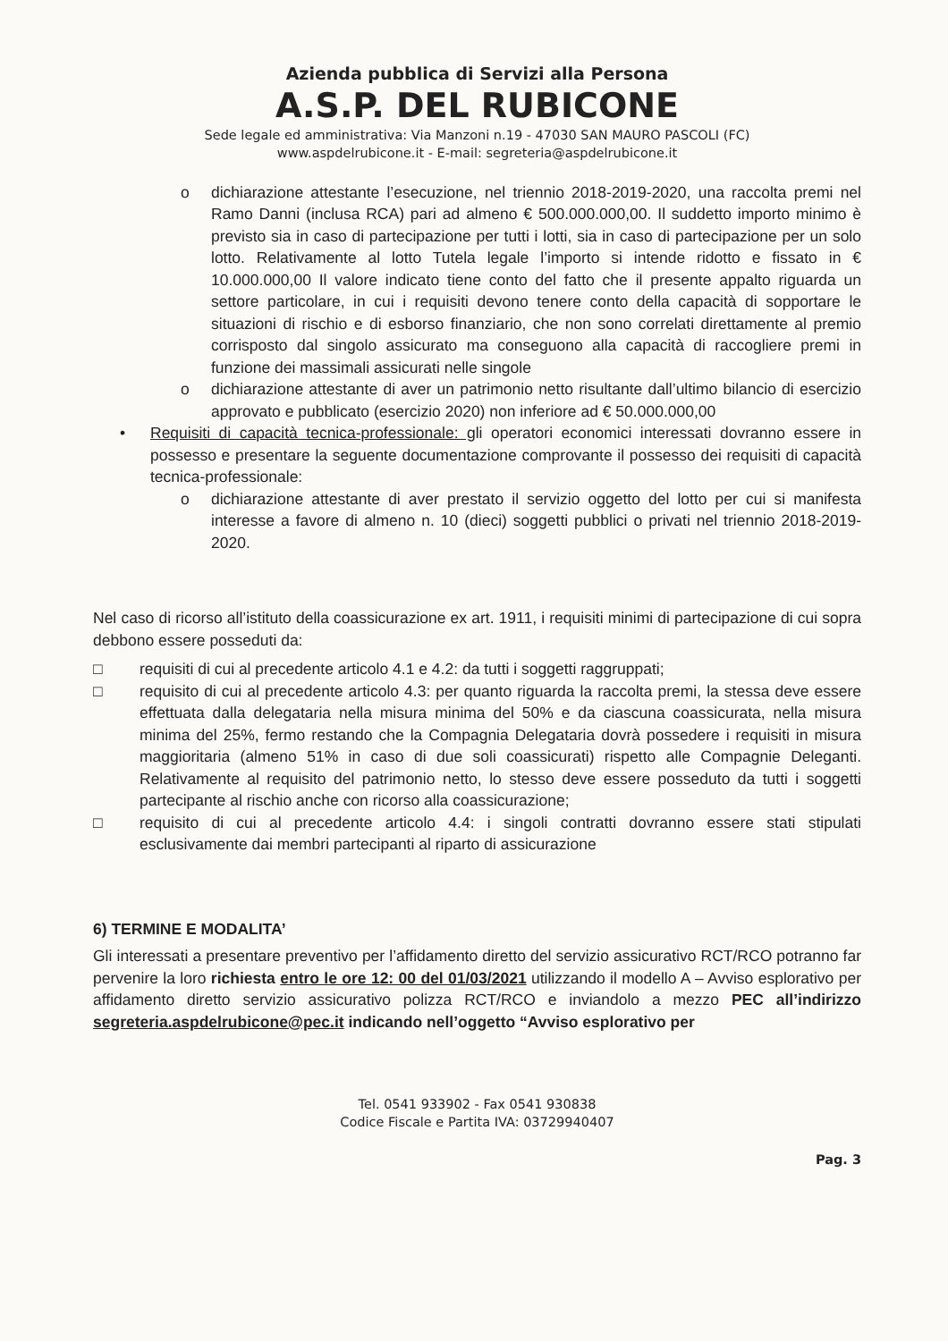Azienda pubblica di Servizi alla Persona
A.S.P. DEL RUBICONE
Sede legale ed amministrativa: Via Manzoni n.19 - 47030 SAN MAURO PASCOLI (FC)
www.aspdelrubicone.it - E-mail: segreteria@aspdelrubicone.it
o dichiarazione attestante l’esecuzione, nel triennio 2018-2019-2020, una raccolta premi nel Ramo Danni (inclusa RCA) pari ad almeno € 500.000.000,00. Il suddetto importo minimo è previsto sia in caso di partecipazione per tutti i lotti, sia in caso di partecipazione per un solo lotto. Relativamente al lotto Tutela legale l’importo si intende ridotto e fissato in € 10.000.000,00 Il valore indicato tiene conto del fatto che il presente appalto riguarda un settore particolare, in cui i requisiti devono tenere conto della capacità di sopportare le situazioni di rischio e di esborso finanziario, che non sono correlati direttamente al premio corrisposto dal singolo assicurato ma conseguono alla capacità di raccogliere premi in funzione dei massimali assicurati nelle singole
o dichiarazione attestante di aver un patrimonio netto risultante dall’ultimo bilancio di esercizio approvato e pubblicato (esercizio 2020) non inferiore ad € 50.000.000,00
• Requisiti di capacità tecnica-professionale: gli operatori economici interessati dovranno essere in possesso e presentare la seguente documentazione comprovante il possesso dei requisiti di capacità tecnica-professionale:
o dichiarazione attestante di aver prestato il servizio oggetto del lotto per cui si manifesta interesse a favore di almeno n. 10 (dieci) soggetti pubblici o privati nel triennio 2018-2019-2020.
Nel caso di ricorso all’istituto della coassicurazione ex art. 1911, i requisiti minimi di partecipazione di cui sopra debbono essere posseduti da:
□ requisiti di cui al precedente articolo 4.1 e 4.2: da tutti i soggetti raggruppati;
□ requisito di cui al precedente articolo 4.3: per quanto riguarda la raccolta premi, la stessa deve essere effettuata dalla delegataria nella misura minima del 50% e da ciascuna coassicurata, nella misura minima del 25%, fermo restando che la Compagnia Delegataria dovrà possedere i requisiti in misura maggioritaria (almeno 51% in caso di due soli coassicurati) rispetto alle Compagnie Deleganti. Relativamente al requisito del patrimonio netto, lo stesso deve essere posseduto da tutti i soggetti partecipante al rischio anche con ricorso alla coassicurazione;
□ requisito di cui al precedente articolo 4.4: i singoli contratti dovranno essere stati stipulati esclusivamente dai membri partecipanti al riparto di assicurazione
6) TERMINE E MODALITA’
Gli interessati a presentare preventivo per l’affidamento diretto del servizio assicurativo RCT/RCO potranno far pervenire la loro richiesta entro le ore 12: 00 del 01/03/2021 utilizzando il modello A – Avviso esplorativo per affidamento diretto servizio assicurativo polizza RCT/RCO e inviandolo a mezzo PEC all’indirizzo segreteria.aspdelrubicone@pec.it indicando nell’oggetto “Avviso esplorativo per
Tel. 0541 933902 - Fax 0541 930838
Codice Fiscale e Partita IVA: 03729940407
Pag. 3